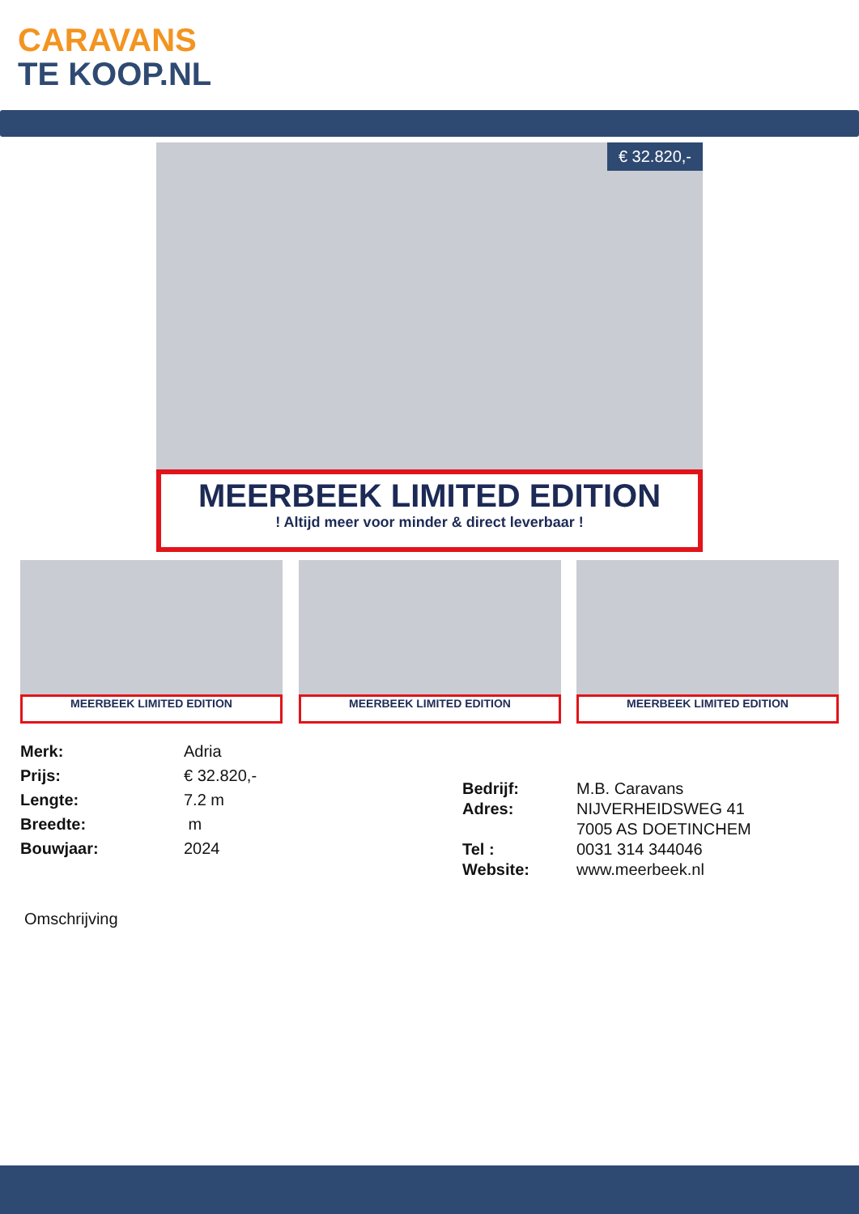CARAVANS
TE KOOP.NL
€ 32.820,-
MEERBEEK LIMITED EDITION
! Altijd meer voor minder & direct leverbaar !
MEERBEEK LIMITED EDITION MEERBEEK LIMITED EDITION MEERBEEK LIMITED EDITION
Merk:
Prijs:
Lengte:
Breedte:
Bouwjaar:
Adria
€ 32.820,-
7.2 m
m
2024
Bedrijf:
Adres:
Tel :
Website:
M.B. Caravans
NIJVERHEIDSWEG 41
7005 AS DOETINCHEM
0031 314 344046
www.meerbeek.nl
Omschrijving